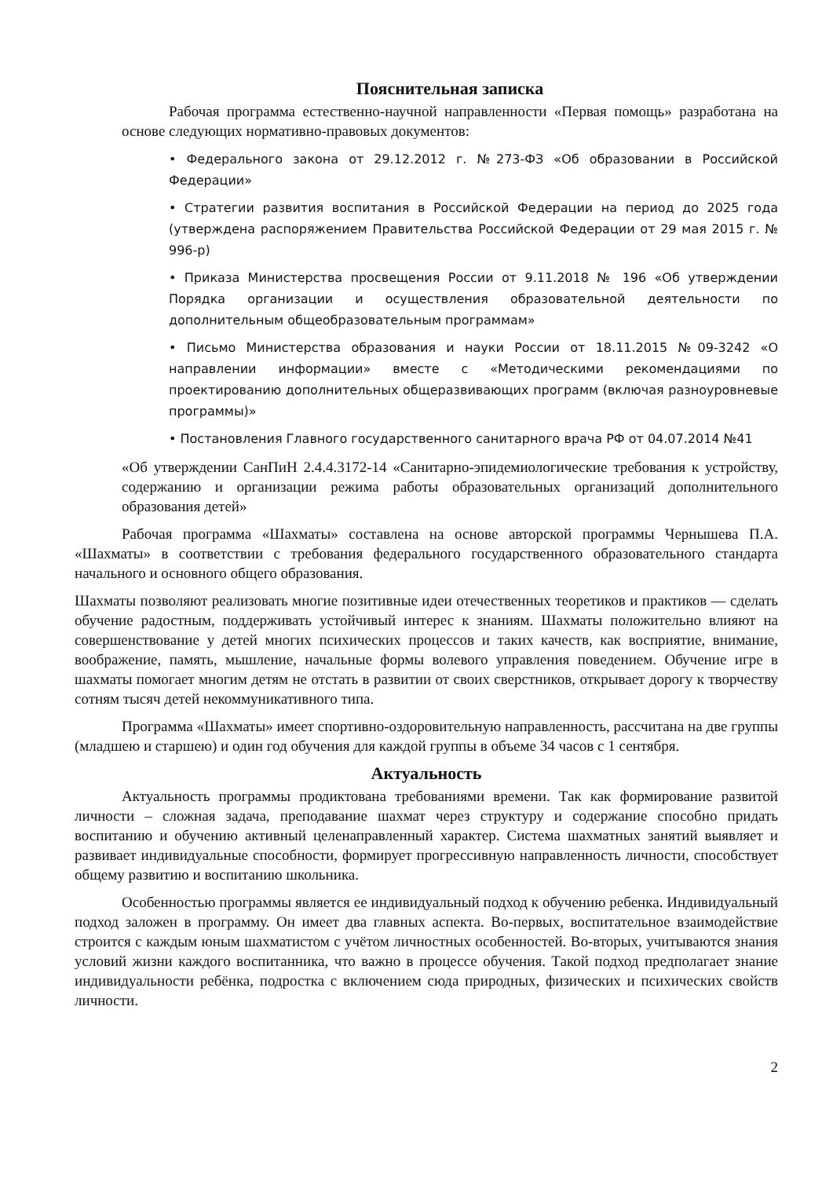Пояснительная записка
Рабочая программа естественно-научной направленности «Первая помощь» разработана на основе следующих нормативно-правовых документов:
• Федерального закона от 29.12.2012 г. №273-ФЗ «Об образовании в Российской Федерации»
• Стратегии развития воспитания в Российской Федерации на период до 2025 года (утверждена распоряжением Правительства Российской Федерации от 29 мая 2015 г. № 996-р)
• Приказа Министерства просвещения России от 9.11.2018 № 196 «Об утверждении Порядка организации и осуществления образовательной деятельности по дополнительным общеобразовательным программам»
• Письмо Министерства образования и науки России от 18.11.2015 №09-3242 «О направлении информации» вместе с «Методическими рекомендациями по проектированию дополнительных общеразвивающих программ (включая разноуровневые программы)»
• Постановления Главного государственного санитарного врача РФ от 04.07.2014 №41
«Об утверждении СанПиН 2.4.4.3172-14 «Санитарно-эпидемиологические требования к устройству, содержанию и организации режима работы образовательных организаций дополнительного образования детей»
Рабочая программа «Шахматы» составлена на основе авторской программы Чернышева П.А. «Шахматы» в соответствии с требования федерального государственного образовательного стандарта начального и основного общего образования.
Шахматы позволяют реализовать многие позитивные идеи отечественных теоретиков и практиков — сделать обучение радостным, поддерживать устойчивый интерес к знаниям. Шахматы положительно влияют на совершенствование у детей многих психических процессов и таких качеств, как восприятие, внимание, воображение, память, мышление, начальные формы волевого управления поведением. Обучение игре в шахматы помогает многим детям не отстать в развитии от своих сверстников, открывает дорогу к творчеству сотням тысяч детей некоммуникативного типа.
Программа «Шахматы» имеет спортивно-оздоровительную направленность, рассчитана на две группы (младшею и старшею) и один год обучения для каждой группы в объеме 34 часов с 1 сентября.
Актуальность
Актуальность программы продиктована требованиями времени. Так как формирование развитой личности – сложная задача, преподавание шахмат через структуру и содержание способно придать воспитанию и обучению активный целенаправленный характер. Система шахматных занятий выявляет и развивает индивидуальные способности, формирует прогрессивную направленность личности, способствует общему развитию и воспитанию школьника.
Особенностью программы является ее индивидуальный подход к обучению ребенка. Индивидуальный подход заложен в программу. Он имеет два главных аспекта. Во-первых, воспитательное взаимодействие строится с каждым юным шахматистом с учётом личностных особенностей. Во-вторых, учитываются знания условий жизни каждого воспитанника, что важно в процессе обучения. Такой подход предполагает знание индивидуальности ребёнка, подростка с включением сюда природных, физических и психических свойств личности.
2